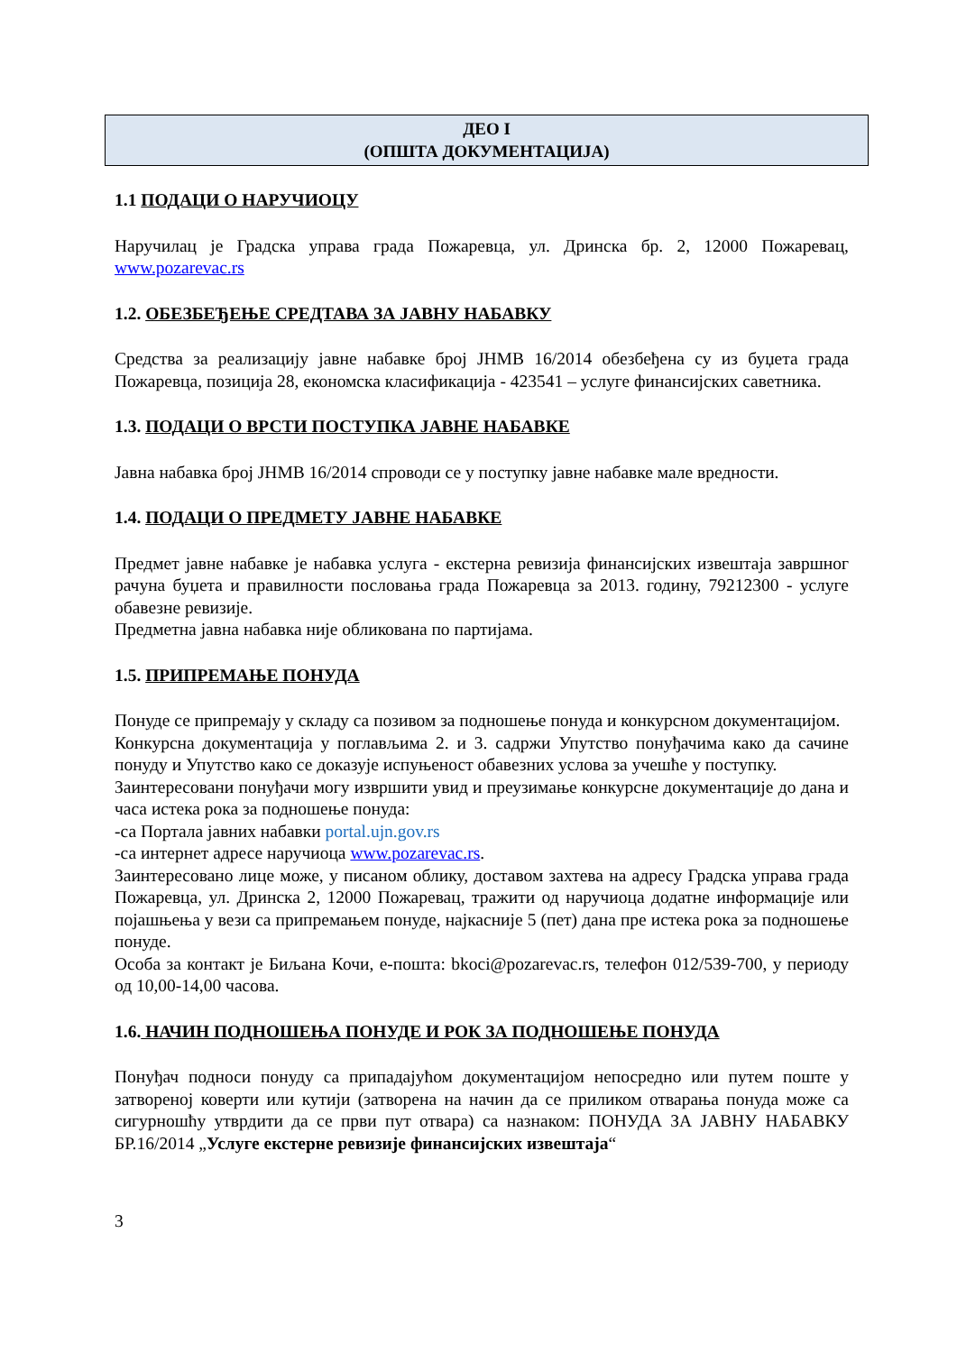ДЕО I
(ОПШТА ДОКУМЕНТАЦИЈА)
1.1 ПОДАЦИ О НАРУЧИОЦУ
Наручилац је Градска управа града Пожаревца, ул. Дринска бр. 2, 12000 Пожаревац, www.pozarevac.rs
1.2. ОБЕЗБЕЂЕЊЕ СРЕДТАВА ЗА ЈАВНУ НАБАВКУ
Средства за реализацију јавне набавке број ЈНМВ 16/2014 обезбеђена су из буџета града Пожаревца, позиција 28, економска класификација - 423541 – услуге финансијских саветника.
1.3. ПОДАЦИ О ВРСТИ ПОСТУПКА ЈАВНЕ НАБАВКЕ
Јавна набавка број ЈНМВ 16/2014 спроводи се у поступку јавне набавке мале вредности.
1.4. ПОДАЦИ О ПРЕДМЕТУ ЈАВНЕ НАБАВКЕ
Предмет јавне набавке је набавка услуга - екстерна ревизија финансијских извештаја завршног рачуна буџета и правилности пословања града Пожаревца за 2013. годину, 79212300 - услуге обавезне ревизије.
Предметна јавна набавка није обликована по партијама.
1.5. ПРИПРЕМАЊЕ ПОНУДА
Понуде се припремају у складу са позивом за подношење понуда и конкурсном документацијом.
Конкурсна документација у поглављима 2. и 3. садржи Упутство понуђачима како да сачине понуду и Упутство како се доказује испуњеност обавезних услова за учешће у поступку.
Заинтересовани понуђачи могу извршити увид и преузимање конкурсне документације до дана и часа истека рока за подношење понуда:
-са Портала јавних набавки portal.ujn.gov.rs
-са интернет адресе наручиоца www.pozarevac.rs.
Заинтересовано лице може, у писаном облику, доставом захтева на адресу Градска управа града Пожаревца, ул. Дринска 2, 12000 Пожаревац, тражити од наручиоца додатне информације или појашњења у вези са припремањем понуде, најкасније 5 (пет) дана пре истека рока за подношење понуде.
Особа за контакт је Биљана Кочи, е-пошта: bkoci@pozarevac.rs, телефон 012/539-700, у периоду од 10,00-14,00 часова.
1.6. НАЧИН ПОДНОШЕЊА ПОНУДЕ И РОК ЗА ПОДНОШЕЊЕ ПОНУДА
Понуђач подноси понуду са припадајућом документацијом непосредно или путем поште у затвореној коверти или кутији (затворена на начин да се приликом отварања понуда може са сигурношћу утврдити да се први пут отвара) са назнаком: ПОНУДА ЗА ЈАВНУ НАБАВКУ БР.16/2014 „Услуге екстерне ревизије финансијских извештаја“
3